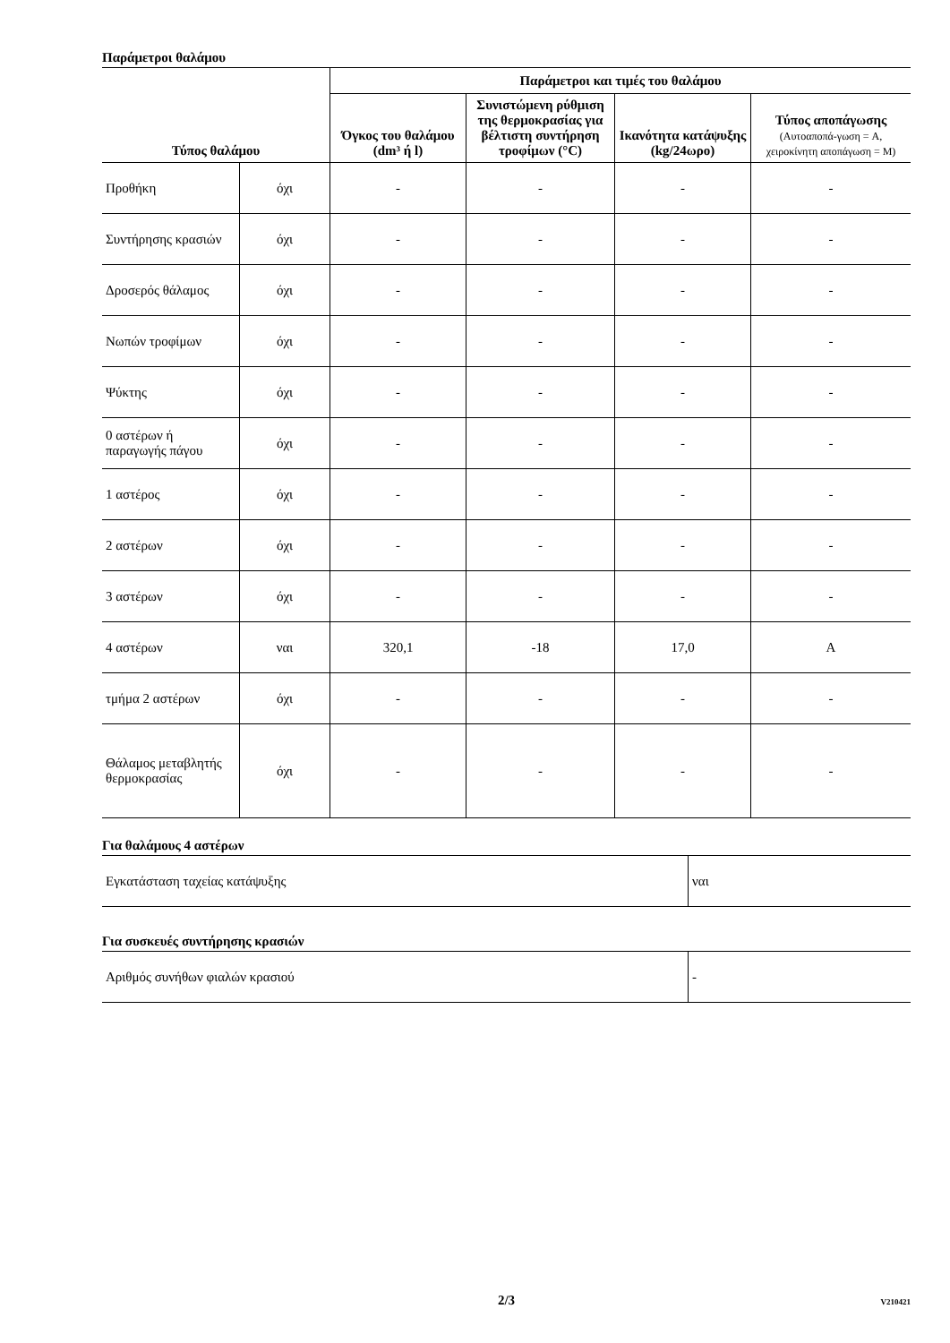Παράμετροι θαλάμου
| Τύπος θαλάμου | | Παράμετροι και τιμές του θαλάμου | | | |
| --- | --- | --- | --- | --- | --- |
| | | Όγκος του θαλάμου (dm³ ή l) | Συνιστώμενη ρύθμιση της θερμοκρασίας για βέλτιστη συντήρηση τροφίμων (°C) | Ικανότητα κατάψυξης (kg/24ωρο) | Τύπος αποπάγωσης (Αυτοαποπά-γωση = A, χειροκίνητη αποπάγωση = M) |
| Προθήκη | όχι | - | - | - | - |
| Συντήρησης κρασιών | όχι | - | - | - | - |
| Δροσερός θάλαμος | όχι | - | - | - | - |
| Νωπών τροφίμων | όχι | - | - | - | - |
| Ψύκτης | όχι | - | - | - | - |
| 0 αστέρων ή παραγωγής πάγου | όχι | - | - | - | - |
| 1 αστέρος | όχι | - | - | - | - |
| 2 αστέρων | όχι | - | - | - | - |
| 3 αστέρων | όχι | - | - | - | - |
| 4 αστέρων | ναι | 320,1 | -18 | 17,0 | A |
| τμήμα 2 αστέρων | όχι | - | - | - | - |
| Θάλαμος μεταβλητής θερμοκρασίας | όχι | - | - | - | - |
Για θαλάμους 4 αστέρων
| Εγκατάσταση ταχείας κατάψυξης | ναι |
Για συσκευές συντήρησης κρασιών
| Αριθμός συνήθων φιαλών κρασιού | - |
2/3
V210421